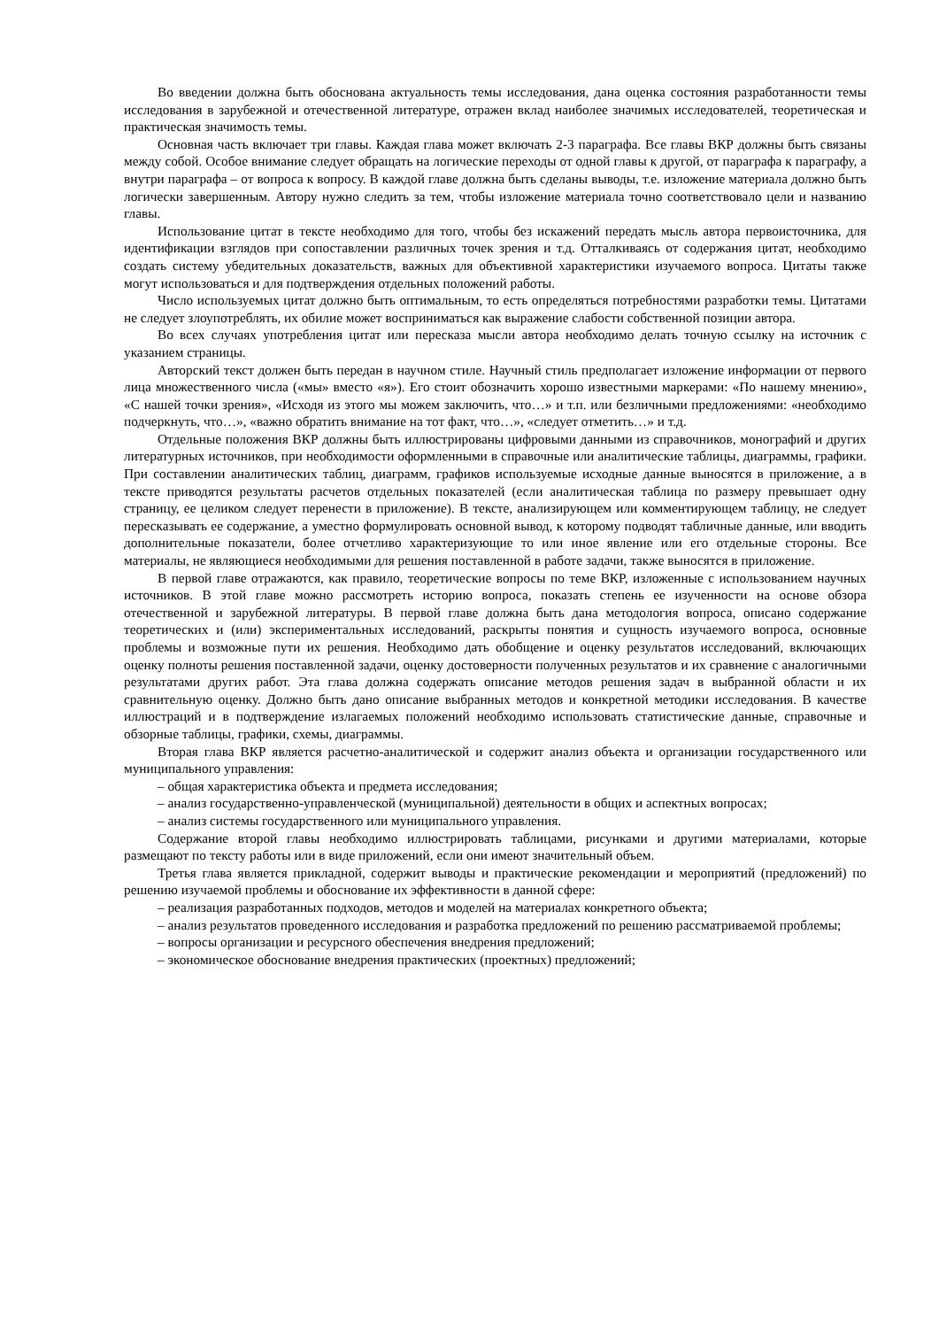Во введении должна быть обоснована актуальность темы исследования, дана оценка состояния разработанности темы исследования в зарубежной и отечественной литературе, отражен вклад наиболее значимых исследователей, теоретическая и практическая значимость темы.
Основная часть включает три главы. Каждая глава может включать 2-3 параграфа. Все главы ВКР должны быть связаны между собой. Особое внимание следует обращать на логические переходы от одной главы к другой, от параграфа к параграфу, а внутри параграфа – от вопроса к вопросу. В каждой главе должна быть сделаны выводы, т.е. изложение материала должно быть логически завершенным. Автору нужно следить за тем, чтобы изложение материала точно соответствовало цели и названию главы.
Использование цитат в тексте необходимо для того, чтобы без искажений передать мысль автора первоисточника, для идентификации взглядов при сопоставлении различных точек зрения и т.д. Отталкиваясь от содержания цитат, необходимо создать систему убедительных доказательств, важных для объективной характеристики изучаемого вопроса. Цитаты также могут использоваться и для подтверждения отдельных положений работы.
Число используемых цитат должно быть оптимальным, то есть определяться потребностями разработки темы. Цитатами не следует злоупотреблять, их обилие может восприниматься как выражение слабости собственной позиции автора.
Во всех случаях употребления цитат или пересказа мысли автора необходимо делать точную ссылку на источник с указанием страницы.
Авторский текст должен быть передан в научном стиле. Научный стиль предполагает изложение информации от первого лица множественного числа («мы» вместо «я»). Его стоит обозначить хорошо известными маркерами: «По нашему мнению», «С нашей точки зрения», «Исходя из этого мы можем заключить, что…» и т.п. или безличными предложениями: «необходимо подчеркнуть, что…», «важно обратить внимание на тот факт, что…», «следует отметить…» и т.д.
Отдельные положения ВКР должны быть иллюстрированы цифровыми данными из справочников, монографий и других литературных источников, при необходимости оформленными в справочные или аналитические таблицы, диаграммы, графики. При составлении аналитических таблиц, диаграмм, графиков используемые исходные данные выносятся в приложение, а в тексте приводятся результаты расчетов отдельных показателей (если аналитическая таблица по размеру превышает одну страницу, ее целиком следует перенести в приложение). В тексте, анализирующем или комментирующем таблицу, не следует пересказывать ее содержание, а уместно формулировать основной вывод, к которому подводят табличные данные, или вводить дополнительные показатели, более отчетливо характеризующие то или иное явление или его отдельные стороны. Все материалы, не являющиеся необходимыми для решения поставленной в работе задачи, также выносятся в приложение.
В первой главе отражаются, как правило, теоретические вопросы по теме ВКР, изложенные с использованием научных источников. В этой главе можно рассмотреть историю вопроса, показать степень ее изученности на основе обзора отечественной и зарубежной литературы. В первой главе должна быть дана методология вопроса, описано содержание теоретических и (или) экспериментальных исследований, раскрыты понятия и сущность изучаемого вопроса, основные проблемы и возможные пути их решения. Необходимо дать обобщение и оценку результатов исследований, включающих оценку полноты решения поставленной задачи, оценку достоверности полученных результатов и их сравнение с аналогичными результатами других работ. Эта глава должна содержать описание методов решения задач в выбранной области и их сравнительную оценку. Должно быть дано описание выбранных методов и конкретной методики исследования. В качестве иллюстраций и в подтверждение излагаемых положений необходимо использовать статистические данные, справочные и обзорные таблицы, графики, схемы, диаграммы.
Вторая глава ВКР является расчетно-аналитической и содержит анализ объекта и организации государственного или муниципального управления:
– общая характеристика объекта и предмета исследования;
– анализ государственно-управленческой (муниципальной) деятельности в общих и аспектных вопросах;
– анализ системы государственного или муниципального управления.
Содержание второй главы необходимо иллюстрировать таблицами, рисунками и другими материалами, которые размещают по тексту работы или в виде приложений, если они имеют значительный объем.
Третья глава является прикладной, содержит выводы и практические рекомендации и мероприятий (предложений) по решению изучаемой проблемы и обоснование их эффективности в данной сфере:
– реализация разработанных подходов, методов и моделей на материалах конкретного объекта;
– анализ результатов проведенного исследования и разработка предложений по решению рассматриваемой проблемы;
– вопросы организации и ресурсного обеспечения внедрения предложений;
– экономическое обоснование внедрения практических (проектных) предложений;